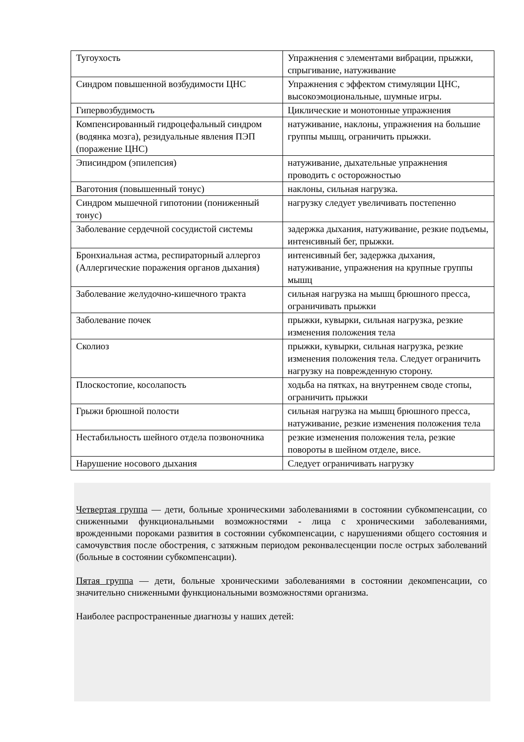| Тугоухость | Упражнения с элементами вибрации, прыжки, спрыгивание, натуживание |
| Синдром повышенной возбудимости ЦНС | Упражнения с эффектом стимуляции ЦНС, высокоэмоциональные, шумные игры. |
| Гипервозбудимость | Циклические и монотонные упражнения |
| Компенсированный гидроцефальный синдром (водянка мозга), резидуальные явления ПЭП (поражение ЦНС) | натуживание, наклоны, упражнения на большие группы мышц, ограничить прыжки. |
| Эписиндром (эпилепсия) | натуживание, дыхательные упражнения проводить с осторожностью |
| Ваготония (повышенный тонус) | наклоны, сильная нагрузка. |
| Синдром мышечной гипотонии (пониженный тонус) | нагрузку следует увеличивать постепенно |
| Заболевание сердечной сосудистой системы | задержка дыхания, натуживание, резкие подъемы, интенсивный бег, прыжки. |
| Бронхиальная астма, респираторный аллергоз (Аллергические поражения органов дыхания) | интенсивный бег, задержка дыхания, натуживание, упражнения на крупные группы мышц |
| Заболевание желудочно-кишечного тракта | сильная нагрузка на мышц брюшного пресса, ограничивать прыжки |
| Заболевание почек | прыжки, кувырки, сильная нагрузка, резкие изменения положения тела |
| Сколиоз | прыжки, кувырки, сильная нагрузка, резкие изменения положения тела. Следует ограничить нагрузку на поврежденную сторону. |
| Плоскостопие, косолапость | ходьба на пятках, на внутреннем своде стопы, ограничить прыжки |
| Грыжи брюшной полости | сильная нагрузка на мышц брюшного пресса, натуживание, резкие изменения положения тела |
| Нестабильность шейного отдела позвоночника | резкие изменения положения тела, резкие повороты в шейном отделе, висе. |
| Нарушение носового дыхания | Следует ограничивать нагрузку |
Четвертая группа — дети, больные хроническими заболеваниями в состоянии субкомпенсации, со сниженными функциональными возможностями - лица с хроническими заболеваниями, врожденными пороками развития в состоянии субкомпенсации, с нарушениями общего состояния и самочувствия после обострения, с затяжным периодом реконвалесценции после острых заболеваний (больные в состоянии субкомпенсации).
Пятая группа — дети, больные хроническими заболеваниями в состоянии декомпенсации, со значительно сниженными функциональными возможностями организма.
Наиболее распространенные диагнозы у наших детей: